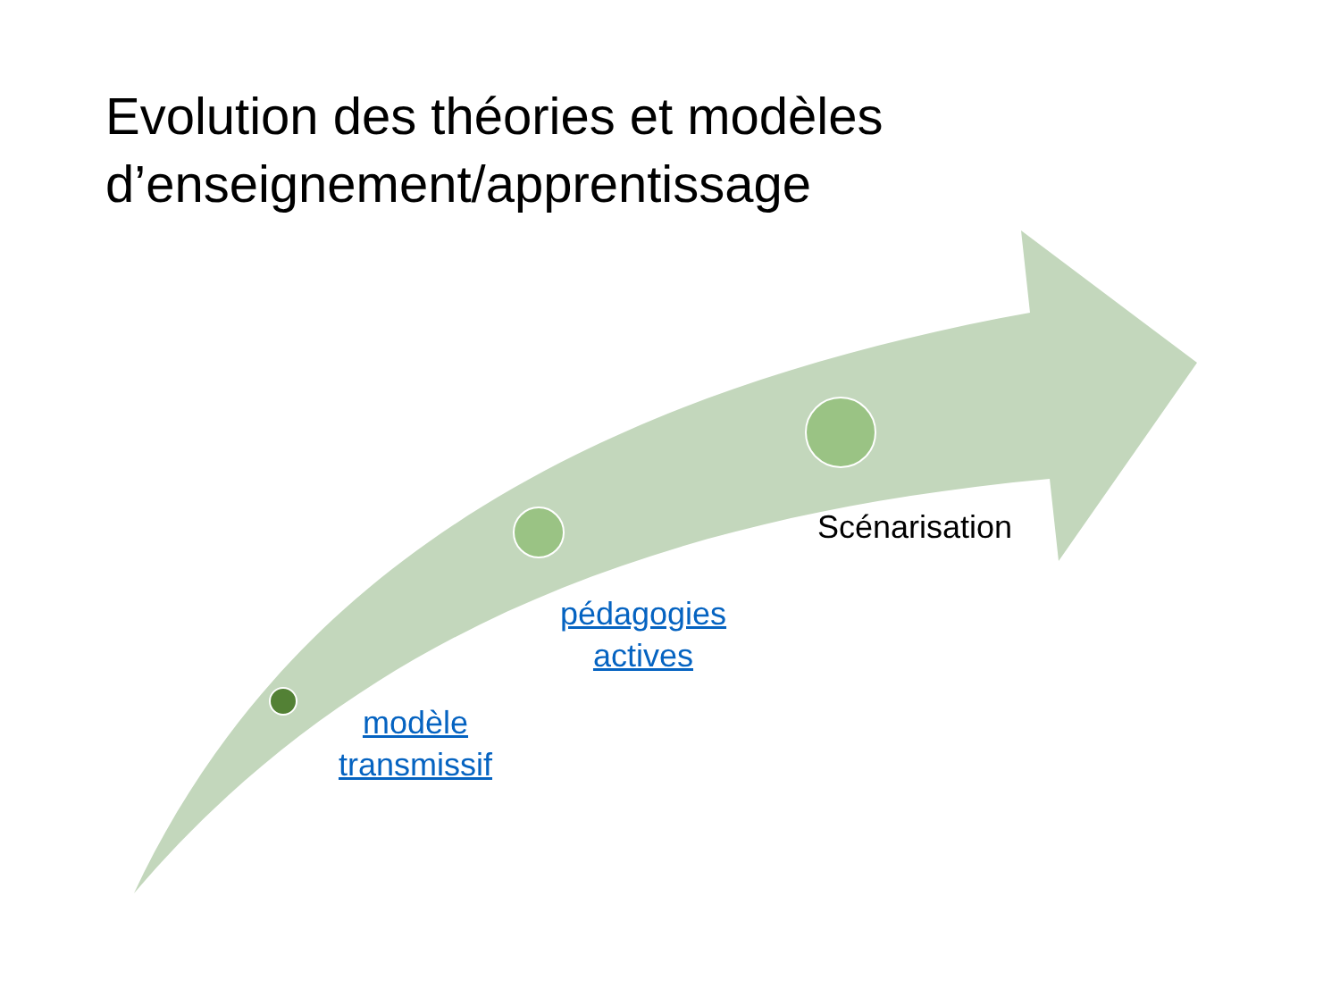Evolution des théories et modèles d’enseignement/apprentissage
modèle transmissif
pédagogies actives
Scénarisation